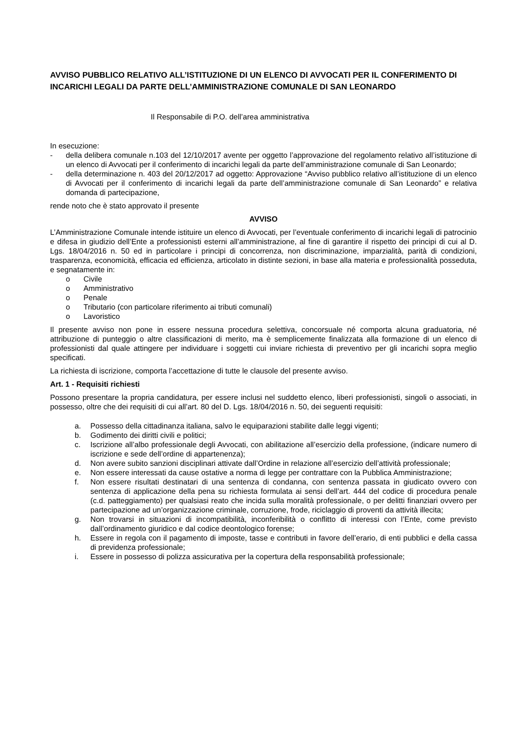AVVISO PUBBLICO RELATIVO ALL’ISTITUZIONE DI UN ELENCO DI AVVOCATI PER IL CONFERIMENTO DI INCARICHI LEGALI DA PARTE DELL’AMMINISTRAZIONE COMUNALE DI SAN LEONARDO
Il Responsabile di P.O. dell’area amministrativa
In esecuzione:
- della delibera comunale n.103 del 12/10/2017 avente per oggetto l’approvazione del regolamento relativo all’istituzione di un elenco di Avvocati per il conferimento di incarichi legali da parte dell’amministrazione comunale di San Leonardo;
- della determinazione n. 403 del 20/12/2017 ad oggetto: Approvazione “Avviso pubblico relativo all’istituzione di un elenco di Avvocati per il conferimento di incarichi legali da parte dell’amministrazione comunale di San Leonardo” e relativa domanda di partecipazione,
rende noto che è stato approvato il presente
AVVISO
L’Amministrazione Comunale intende istituire un elenco di Avvocati, per l’eventuale conferimento di incarichi legali di patrocinio e difesa in giudizio dell’Ente a professionisti esterni all’amministrazione, al fine di garantire il rispetto dei principi di cui al D. Lgs. 18/04/2016 n. 50 ed in particolare i principi di concorrenza, non discriminazione, imparzialità, parità di condizioni, trasparenza, economicità, efficacia ed efficienza, articolato in distinte sezioni, in base alla materia e professionalità posseduta, e segnatamente in:
o Civile
o Amministrativo
o Penale
o Tributario (con particolare riferimento ai tributi comunali)
o Lavoristico
Il presente avviso non pone in essere nessuna procedura selettiva, concorsuale né comporta alcuna graduatoria, né attribuzione di punteggio o altre classificazioni di merito, ma è semplicemente finalizzata alla formazione di un elenco di professionisti dal quale attingere per individuare i soggetti cui inviare richiesta di preventivo per gli incarichi sopra meglio specificati.
La richiesta di iscrizione, comporta l’accettazione di tutte le clausole del presente avviso.
Art. 1 - Requisiti richiesti
Possono presentare la propria candidatura, per essere inclusi nel suddetto elenco, liberi professionisti, singoli o associati, in possesso, oltre che dei requisiti di cui all’art. 80 del D. Lgs. 18/04/2016 n. 50, dei seguenti requisiti:
a. Possesso della cittadinanza italiana, salvo le equiparazioni stabilite dalle leggi vigenti;
b. Godimento dei diritti civili e politici;
c. Iscrizione all’albo professionale degli Avvocati, con abilitazione all’esercizio della professione, (indicare numero di iscrizione e sede dell’ordine di appartenenza);
d. Non avere subito sanzioni disciplinari attivate dall’Ordine in relazione all’esercizio dell’attività professionale;
e. Non essere interessati da cause ostative a norma di legge per contrattare con la Pubblica Amministrazione;
f. Non essere risultati destinatari di una sentenza di condanna, con sentenza passata in giudicato ovvero con sentenza di applicazione della pena su richiesta formulata ai sensi dell’art. 444 del codice di procedura penale (c.d. patteggiamento) per qualsiasi reato che incida sulla moralità professionale, o per delitti finanziari ovvero per partecipazione ad un’organizzazione criminale, corruzione, frode, riciclaggio di proventi da attività illecita;
g. Non trovarsi in situazioni di incompatibilità, inconferibilità o conflitto di interessi con l’Ente, come previsto dall’ordinamento giuridico e dal codice deontologico forense;
h. Essere in regola con il pagamento di imposte, tasse e contributi in favore dell’erario, di enti pubblici e della cassa di previdenza professionale;
i. Essere in possesso di polizza assicurativa per la copertura della responsabilità professionale;